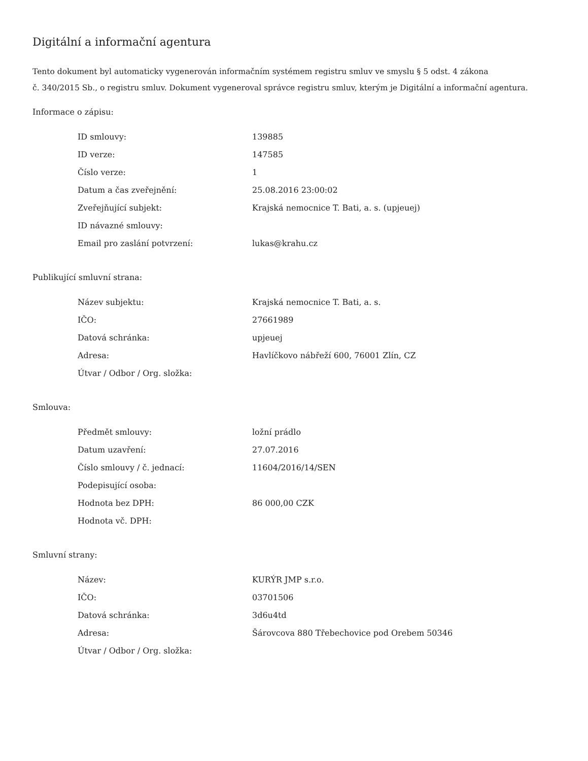Digitální a informační agentura
Tento dokument byl automaticky vygenerován informačním systémem registru smluv ve smyslu § 5 odst. 4 zákona
č. 340/2015 Sb., o registru smluv. Dokument vygeneroval správce registru smluv, kterým je Digitální a informační agentura.
Informace o zápisu:
| ID smlouvy: | 139885 |
| ID verze: | 147585 |
| Číslo verze: | 1 |
| Datum a čas zveřejnění: | 25.08.2016 23:00:02 |
| Zveřejňující subjekt: | Krajská nemocnice T. Bati, a. s. (upjeuej) |
| ID návazné smlouvy: | |
| Email pro zaslání potvrzení: | lukas@krahu.cz |
Publikující smluvní strana:
| Název subjektu: | Krajská nemocnice T. Bati, a. s. |
| IČO: | 27661989 |
| Datová schránka: | upjeuej |
| Adresa: | Havlíčkovo nábřeží 600, 76001 Zlín, CZ |
| Útvar / Odbor / Org. složka: | |
Smlouva:
| Předmět smlouvy: | ložní prádlo |
| Datum uzavření: | 27.07.2016 |
| Číslo smlouvy / č. jednací: | 11604/2016/14/SEN |
| Podepisující osoba: | |
| Hodnota bez DPH: | 86 000,00 CZK |
| Hodnota vč. DPH: | |
Smluvní strany:
| Název: | KURÝR JMP s.r.o. |
| IČO: | 03701506 |
| Datová schránka: | 3d6u4td |
| Adresa: | Šárovcova 880 Třebechovice pod Orebem 50346 |
| Útvar / Odbor / Org. složka: | |